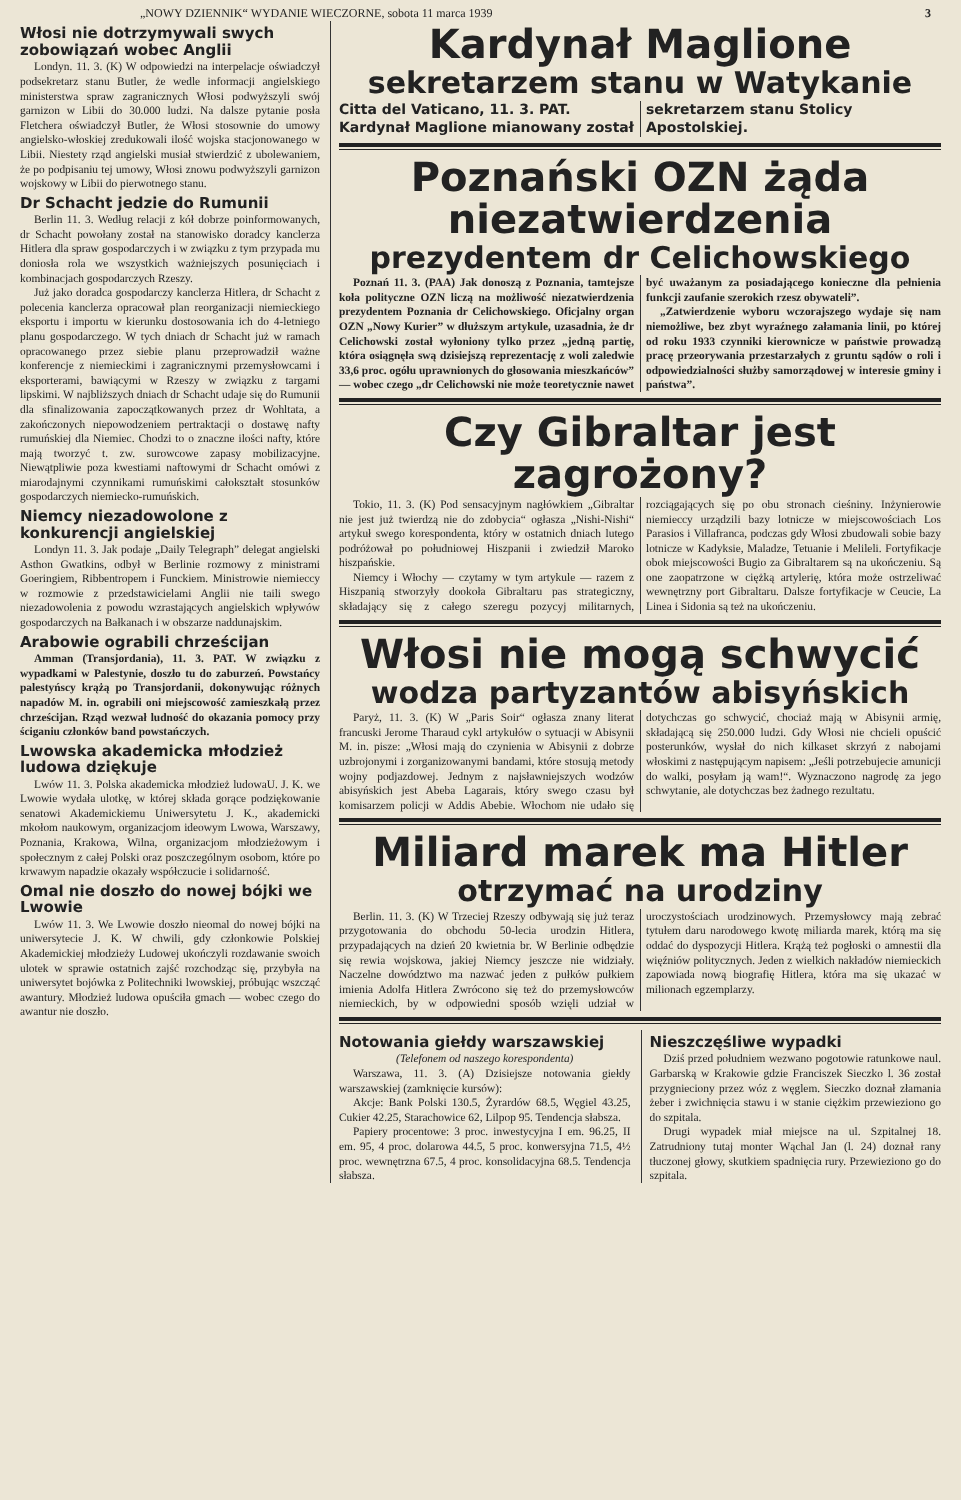„NOWY DZIENNIK“ WYDANIE WIECZORNE, sobota 11 marca 1939 3
Włosi nie dotrzymywali swych zobowiązań wobec Anglii
Londyn. 11. 3. (K) W odpowiedzi na interpelacje oświadczył podsekretarz stanu Butler, że wedle informacji angielskiego ministerstwa spraw zagranicznych Włosi podwyższyli swój garnizon w Libii do 30.000 ludzi. Na dalsze pytanie posła Fletchera oświadczył Butler, że Włosi stosownie do umowy angielsko-włoskiej zredukowali ilość wojska stacjonowanego w Libii. Niestety rząd angielski musiał stwierdzić z ubolewaniem, że po podpisaniu tej umowy, Włosi znowu podwyższyli garnizon wojskowy w Libii do pierwotnego stanu.
Dr Schacht jedzie do Rumunii
Berlin 11. 3. Według relacji z kół dobrze poinformowanych, dr Schacht powołany został na stanowisko doradcy kanclerza Hitlera dla spraw gospodarczych i w związku z tym przypada mu doniosła rola we wszystkich ważniejszych posunięciach i kombinacjach gospodarczych Rzeszy.
Już jako doradca gospodarczy kanclerza Hitlera, dr Schacht z polecenia kanclerza opracował plan reorganizacji niemieckiego eksportu i importu w kierunku dostosowania ich do 4-letniego planu gospodarczego. W tych dniach dr Schacht już w ramach opracowanego przez siebie planu przeprowadził ważne konferencje z niemieckimi i zagranicznymi przemysłowcami i eksporterami, bawiącymi w Rzeszy w związku z targami lipskimi. W najbliższych dniach dr Schacht udaje się do Rumunii dla sfinalizowania zapoczątkowanych przez dr Wohltata, a zakończonych niepowodzeniem pertraktacji o dostawę nafty rumuńskiej dla Niemiec. Chodzi to o znaczne ilości nafty, które mają tworzyć t. zw. surowcowe zapasy mobilizacyjne. Niewątpliwie poza kwestiami naftowymi dr Schacht omówi z miarodajnymi czynnikami rumuńskimi całokształt stosunków gospodarczych niemiecko-rumuńskich.
Niemcy niezadowolone z konkurencji angielskiej
Londyn 11. 3. Jak podaje „Daily Telegraph” delegat angielski Asthon Gwatkins, odbył w Berlinie rozmowy z ministrami Goeringiem, Ribbentropem i Funckiem. Ministrowie niemieccy w rozmowie z przedstawicielami Anglii nie taili swego niezadowolenia z powodu wzrastających angielskich wpływów gospodarczych na Bałkanach i w obszarze naddunajskim.
Arabowie ograbili chrześcijan
Amman (Transjordania), 11. 3. PAT. W związku z wypadkami w Palestynie, doszło tu do zaburzeń. Powstańcy palestyńscy krążą po Transjordanii, dokonywując różnych napadów M. in. ograbili oni miejscowość zamieszkałą przez chrześcijan. Rząd wezwał ludność do okazania pomocy przy ściganiu członków band powstańczych.
Lwowska akademicka młodzież ludowa dziękuje
Lwów 11. 3. Polska akademicka młodzież ludowaU. J. K. we Lwowie wydała ulotkę, w której składa gorące podziękowanie senatowi Akademickiemu Uniwersytetu J. K., akademicki mkołom naukowym, organizacjom ideowym Lwowa, Warszawy, Poznania, Krakowa, Wilna, organizacjom młodzieżowym i społecznym z całej Polski oraz poszczególnym osobom, które po krwawym napadzie okazały współczucie i solidarność.
Omal nie doszło do nowej bójki we Lwowie
Lwów 11. 3. We Lwowie doszło nieomal do nowej bójki na uniwersytecie J. K. W chwili, gdy członkowie Polskiej Akademickiej młodzieży Ludowej ukończyli rozdawanie swoich ulotek w sprawie ostatnich zajść rozchodząc się, przybyła na uniwersytet bojówka z Politechniki lwowskiej, próbując wszcząć awantury. Młodzież ludowa opuściła gmach — wobec czego do awantur nie doszło.
Kardynał Maglione
sekretarzem stanu w Watykanie
Citta del Vaticano, 11. 3. PAT. Kardynał Maglione mianowany został sekretarzem stanu Stolicy Apostolskiej.
Poznański OZN żąda niezatwierdzenia
prezydentem dr Celichowskiego
Poznań 11. 3. (PAA) Jak donoszą z Poznania, tamtejsze koła polityczne OZN liczą na możliwość niezatwierdzenia prezydentem Poznania dr Celichowskiego. Oficjalny organ OZN „Nowy Kurier” w dłuższym artykule, uzasadnia, że dr Celichowski został wyłoniony tylko przez „jedną partię, która osiągnęła swą dzisiejszą reprezentację z woli zaledwie 33,6 proc. ogółu uprawnionych do głosowania mieszkańców” — wobec czego „dr Celichowski nie może teoretycznie nawet być uważanym za posiadającego konieczne dla pełnienia funkcji zaufanie szerokich rzesz obywateli”.
„Zatwierdzenie wyboru wczorajszego wydaje się nam niemożliwe, bez zbyt wyraźnego załamania linii, po której od roku 1933 czynniki kierownicze w państwie prowadzą pracę przeorywania przestarzałych z gruntu sądów o roli i odpowiedzialności służby samorządowej w interesie gminy i państwa”.
Czy Gibraltar jest zagrożony?
Tokio, 11. 3. (K) Pod sensacyjnym nagłówkiem „Gibraltar nie jest już twierdzą nie do zdobycia“ ogłasza „Nishi-Nishi“ artykuł swego korespondenta, który w ostatnich dniach lutego podróżował po południowej Hiszpanii i zwiedził Maroko hiszpańskie.
Niemcy i Włochy — czytamy w tym artykule — razem z Hiszpanią stworzyły dookoła Gibraltaru pas strategiczny, składający się z całego szeregu pozycyj militarnych, rozciągających się po obu stronach cieśniny. Inżynierowie niemieccy urządzili bazy lotnicze w miejscowościach Los Parasios i Villafranca, podczas gdy Włosi zbudowali sobie bazy lotnicze w Kadyksie, Maladze, Tetuanie i Melileli. Fortyfikacje obok miejscowości Bugio za Gibraltarem są na ukończeniu. Są one zaopatrzone w ciężką artylerię, która może ostrzeliwać wewnętrzny port Gibraltaru. Dalsze fortyfikacje w Ceucie, La Linea i Sidonia są też na ukończeniu.
Włosi nie mogą schwycić
wodza partyzantów abisyńskich
Paryż, 11. 3. (K) W „Paris Soir“ ogłasza znany literat francuski Jerome Tharaud cykl artykułów o sytuacji w Abisynii M. in. pisze: „Włosi mają do czynienia w Abisynii z dobrze uzbrojonymi i zorganizowanymi bandami, które stosują metody wojny podjazdowej. Jednym z najsławniejszych wodzów abisyńskich jest Abeba Lagarais, który swego czasu był komisarzem policji w Addis Abebie. Włochom nie udało się dotychczas go schwycić, chociaż mają w Abisynii armię, składającą się 250.000 ludzi. Gdy Włosi nie chcieli opuścić posterunków, wysłał do nich kilkaset skrzyń z nabojami włoskimi z następującym napisem: „Jeśli potrzebujecie amunicji do walki, posyłam ją wam!“. Wyznaczono nagrodę za jego schwytanie, ale dotychczas bez żadnego rezultatu.
Miliard marek ma Hitler
otrzymać na urodziny
Berlin. 11. 3. (K) W Trzeciej Rzeszy odbywają się już teraz przygotowania do obchodu 50-lecia urodzin Hitlera, przypadających na dzień 20 kwietnia br. W Berlinie odbędzie się rewia wojskowa, jakiej Niemcy jeszcze nie widziały. Naczelne dowództwo ma nazwać jeden z pułków pułkiem imienia Adolfa Hitlera Zwrócono się też do przemysłowców niemieckich, by w odpowiedni sposób wzięli udział w uroczystościach urodzinowych. Przemysłowcy mają zebrać tytułem daru narodowego kwotę miliarda marek, którą ma się oddać do dyspozycji Hitlera. Krążą też pogłoski o amnestii dla więźniów politycznych. Jeden z wielkich nakładów niemieckich zapowiada nową biografię Hitlera, która ma się ukazać w milionach egzemplarzy.
Notowania giełdy warszawskiej
(Telefonem od naszego korespondenta)
Warszawa, 11. 3. (A) Dzisiejsze notowania giełdy warszawskiej (zamknięcie kursów):
Akcje: Bank Polski 130.5, Żyrardów 68.5, Węgiel 43.25, Cukier 42.25, Starachowice 62, Lilpop 95. Tendencja słabsza.
Papiery procentowe: 3 proc. inwestycyjna I em. 96.25, II em. 95, 4 proc. dolarowa 44.5, 5 proc. konwersyjna 71.5, 4½ proc. wewnętrzna 67.5, 4 proc. konsolidacyjna 68.5. Tendencja słabsza.
Nieszczęśliwe wypadki
Dziś przed południem wezwano pogotowie ratunkowe naul. Garbarską w Krakowie gdzie Franciszek Sieczko l. 36 został przygnieciony przez wóz z węglem. Sieczko doznał złamania żeber i zwichnięcia stawu i w stanie ciężkim przewieziono go do szpitala.
Drugi wypadek miał miejsce na ul. Szpitalnej 18. Zatrudniony tutaj monter Wąchal Jan (l. 24) doznał rany tłuczonej głowy, skutkiem spadnięcia rury. Przewieziono go do szpitala.